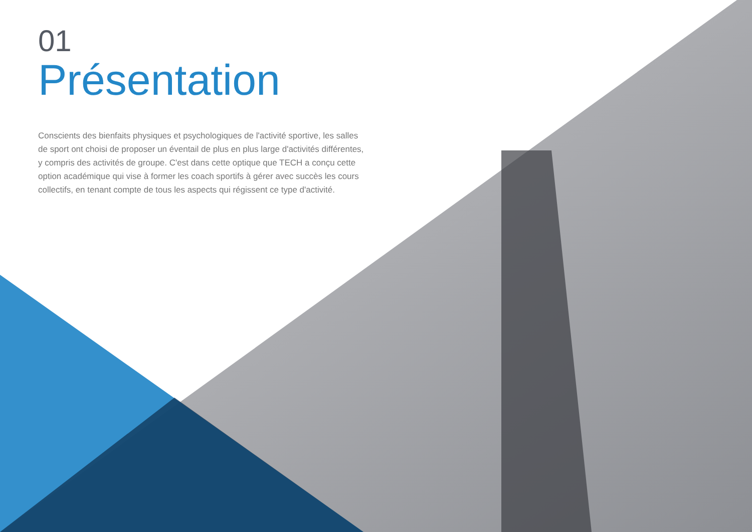01
Présentation
Conscients des bienfaits physiques et psychologiques de l'activité sportive, les salles de sport ont choisi de proposer un éventail de plus en plus large d'activités différentes, y compris des activités de groupe. C'est dans cette optique que TECH a conçu cette option académique qui vise à former les coach sportifs à gérer avec succès les cours collectifs, en tenant compte de tous les aspects qui régissent ce type d'activité.